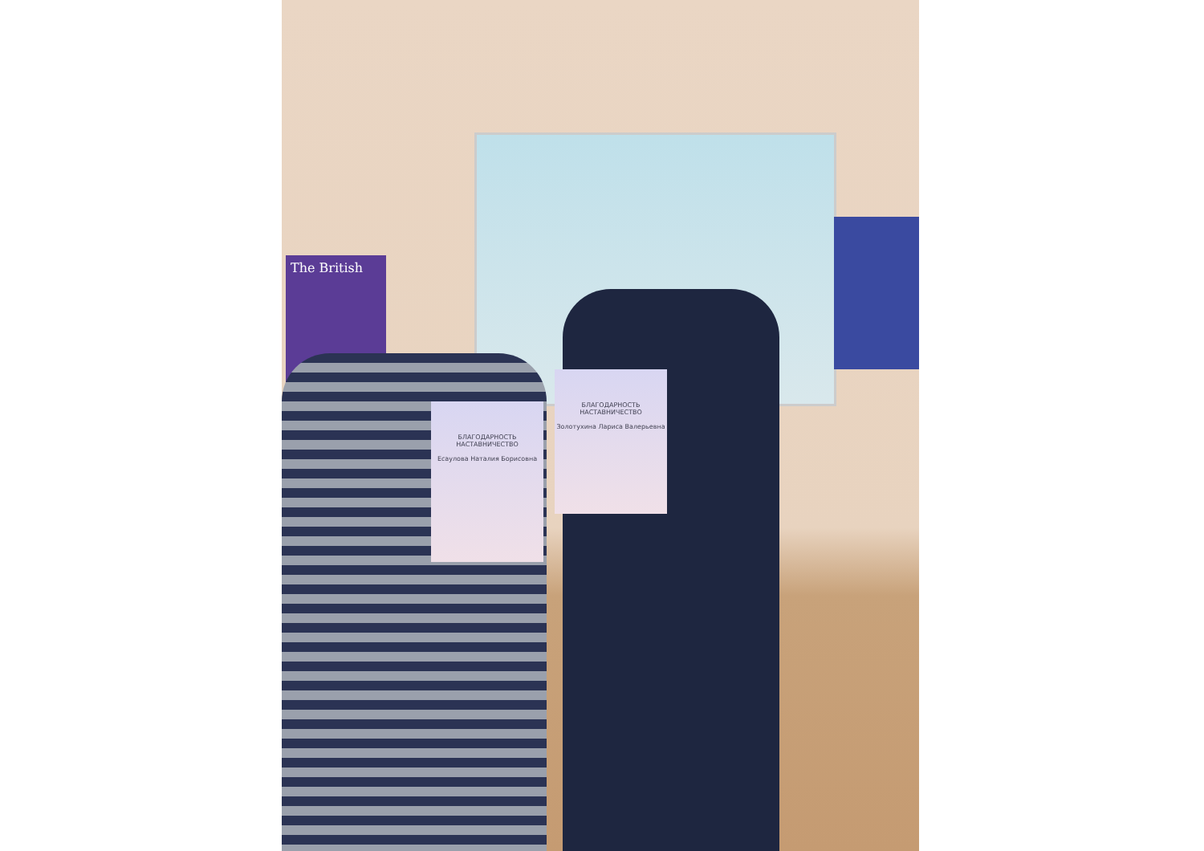The British
БЛАГОДАРНОСТЬ
НАСТАВНИЧЕСТВО
Есаулова Наталия Борисовна
БЛАГОДАРНОСТЬ
НАСТАВНИЧЕСТВО
Золотухина Лариса Валерьевна